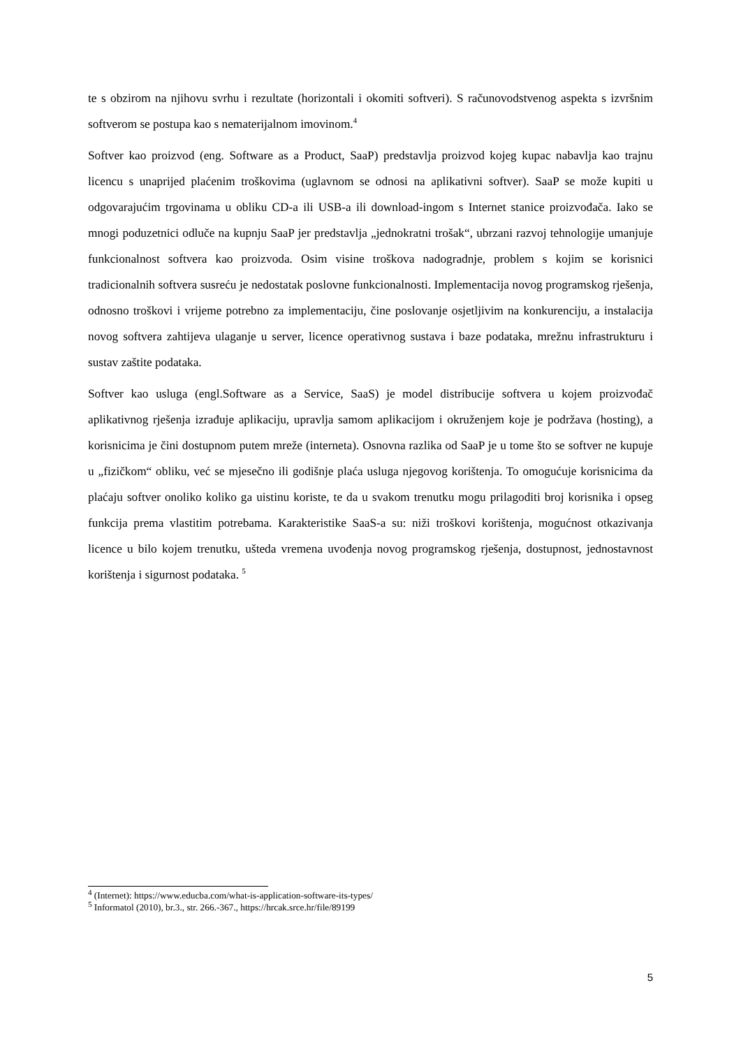te s obzirom na njihovu svrhu i rezultate (horizontali i okomiti softveri). S računovodstvenog aspekta s izvršnim softverom se postupa kao s nematerijalnom imovinom.<sup>4</sup>
Softver kao proizvod (eng. Software as a Product, SaaP) predstavlja proizvod kojeg kupac nabavlja kao trajnu licencu s unaprijed plaćenim troškovima (uglavnom se odnosi na aplikativni softver). SaaP se može kupiti u odgovarajućim trgovinama u obliku CD-a ili USB-a ili download-ingom s Internet stanice proizvođača. Iako se mnogi poduzetnici odluče na kupnju SaaP jer predstavlja „jednokratni trošak“, ubrzani razvoj tehnologije umanjuje funkcionalnost softvera kao proizvoda. Osim visine troškova nadogradnje, problem s kojim se korisnici tradicionalnih softvera susreću je nedostatak poslovne funkcionalnosti. Implementacija novog programskog rješenja, odnosno troškovi i vrijeme potrebno za implementaciju, čine poslovanje osjetljivim na konkurenciju, a instalacija novog softvera zahtijeva ulaganje u server, licence operativnog sustava i baze podataka, mrežnu infrastrukturu i sustav zaštite podataka.
Softver kao usluga (engl.Software as a Service, SaaS) je model distribucije softvera u kojem proizvođač aplikativnog rješenja izrađuje aplikaciju, upravlja samom aplikacijom i okruženjem koje je podržava (hosting), a korisnicima je čini dostupnom putem mreže (interneta). Osnovna razlika od SaaP je u tome što se softver ne kupuje u „fizičkom“ obliku, već se mjesečno ili godišnje plaća usluga njegovog korištenja. To omogućuje korisnicima da plaćaju softver onoliko koliko ga uistinu koriste, te da u svakom trenutku mogu prilagoditi broj korisnika i opseg funkcija prema vlastitim potrebama. Karakteristike SaaS-a su: niži troškovi korištenja, mogućnost otkazivanja licence u bilo kojem trenutku, ušteda vremena uvođenja novog programskog rješenja, dostupnost, jednostavnost korištenja i sigurnost podataka. <sup>5</sup>
<sup>4</sup> (Internet): https://www.educba.com/what-is-application-software-its-types/
<sup>5</sup> Informatol (2010), br.3., str. 266.-367., https://hrcak.srce.hr/file/89199
5